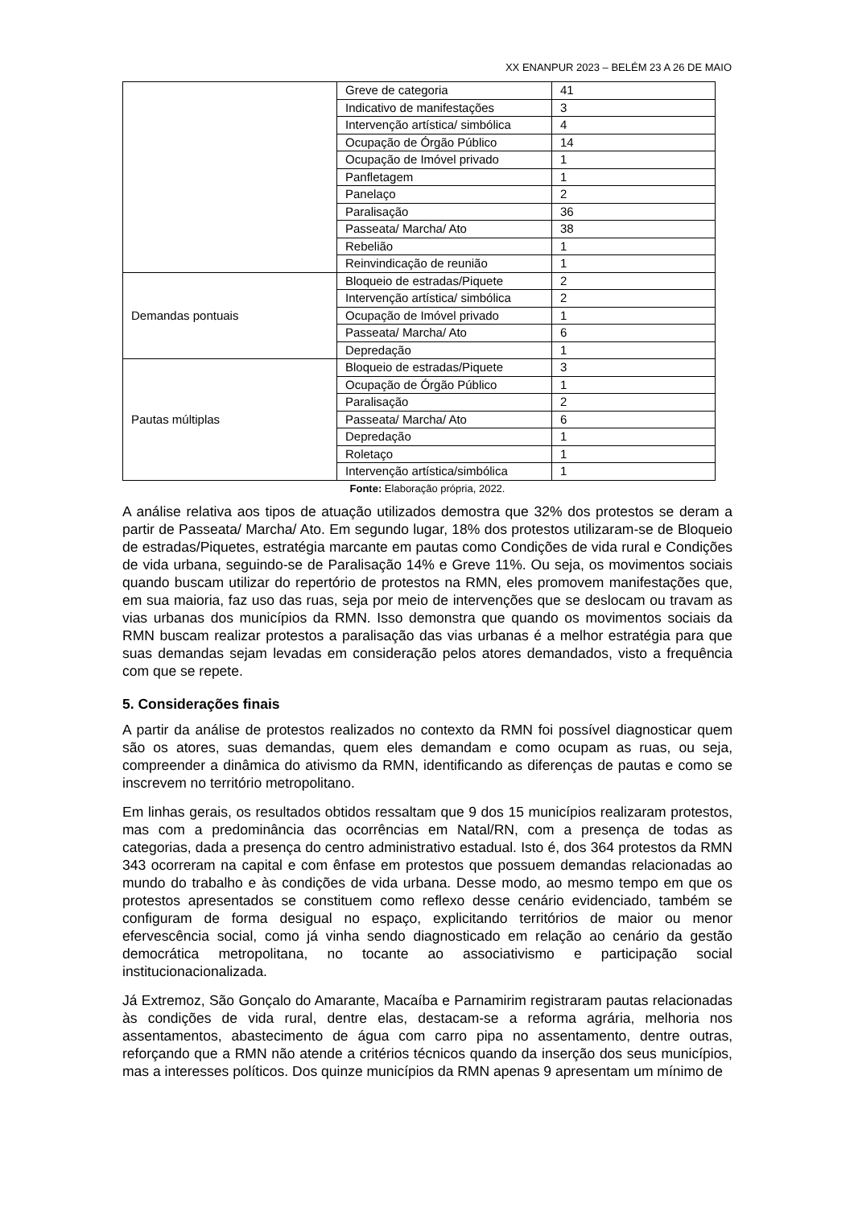XX ENANPUR 2023 – BELÉM 23 A 26 DE MAIO
| | Greve de categoria | 41 |
| | Indicativo de manifestações | 3 |
| | Intervenção artística/ simbólica | 4 |
| | Ocupação de Órgão Público | 14 |
| | Ocupação de Imóvel privado | 1 |
| | Panfletagem | 1 |
| | Panelaço | 2 |
| | Paralisação | 36 |
| | Passeata/ Marcha/ Ato | 38 |
| | Rebelião | 1 |
| | Reinvindicação de reunião | 1 |
| Demandas pontuais | Bloqueio de estradas/Piquete | 2 |
| | Intervenção artística/ simbólica | 2 |
| | Ocupação de Imóvel privado | 1 |
| | Passeata/ Marcha/ Ato | 6 |
| | Depredação | 1 |
| Pautas múltiplas | Bloqueio de estradas/Piquete | 3 |
| | Ocupação de Órgão Público | 1 |
| | Paralisação | 2 |
| | Passeata/ Marcha/ Ato | 6 |
| | Depredação | 1 |
| | Roletaço | 1 |
| | Intervenção artística/simbólica | 1 |
Fonte: Elaboração própria, 2022.
A análise relativa aos tipos de atuação utilizados demostra que 32% dos protestos se deram a partir de Passeata/ Marcha/ Ato. Em segundo lugar, 18% dos protestos utilizaram-se de Bloqueio de estradas/Piquetes, estratégia marcante em pautas como Condições de vida rural e Condições de vida urbana, seguindo-se de Paralisação 14% e Greve 11%. Ou seja, os movimentos sociais quando buscam utilizar do repertório de protestos na RMN, eles promovem manifestações que, em sua maioria, faz uso das ruas, seja por meio de intervenções que se deslocam ou travam as vias urbanas dos municípios da RMN. Isso demonstra que quando os movimentos sociais da RMN buscam realizar protestos a paralisação das vias urbanas é a melhor estratégia para que suas demandas sejam levadas em consideração pelos atores demandados, visto a frequência com que se repete.
5. Considerações finais
A partir da análise de protestos realizados no contexto da RMN foi possível diagnosticar quem são os atores, suas demandas, quem eles demandam e como ocupam as ruas, ou seja, compreender a dinâmica do ativismo da RMN, identificando as diferenças de pautas e como se inscrevem no território metropolitano.
Em linhas gerais, os resultados obtidos ressaltam que 9 dos 15 municípios realizaram protestos, mas com a predominância das ocorrências em Natal/RN, com a presença de todas as categorias, dada a presença do centro administrativo estadual. Isto é, dos 364 protestos da RMN 343 ocorreram na capital e com ênfase em protestos que possuem demandas relacionadas ao mundo do trabalho e às condições de vida urbana. Desse modo, ao mesmo tempo em que os protestos apresentados se constituem como reflexo desse cenário evidenciado, também se configuram de forma desigual no espaço, explicitando territórios de maior ou menor efervescência social, como já vinha sendo diagnosticado em relação ao cenário da gestão democrática metropolitana, no tocante ao associativismo e participação social institucionacionalizada.
Já Extremoz, São Gonçalo do Amarante, Macaíba e Parnamirim registraram pautas relacionadas às condições de vida rural, dentre elas, destacam-se a reforma agrária, melhoria nos assentamentos, abastecimento de água com carro pipa no assentamento, dentre outras, reforçando que a RMN não atende a critérios técnicos quando da inserção dos seus municípios, mas a interesses políticos. Dos quinze municípios da RMN apenas 9 apresentam um mínimo de